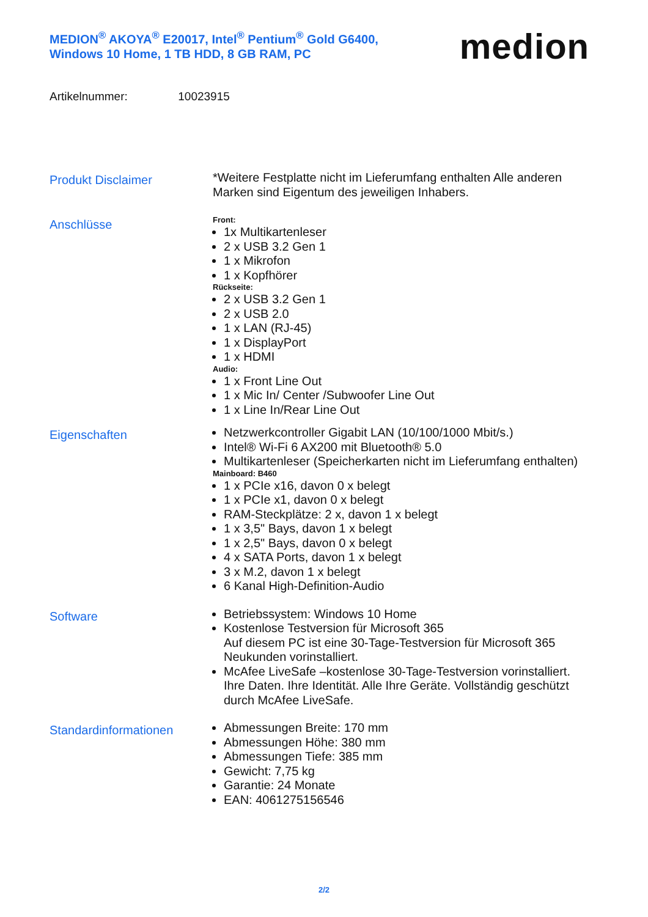MEDION<sup>®</sup> AKOYA<sup>®</sup> E20017, Intel<sup>®</sup> Pentium<sup>®</sup> Gold G6400,
Windows 10 Home, 1 TB HDD, 8 GB RAM, PC
medion
Artikelnummer: 10023915
Produkt Disclaimer
*Weitere Festplatte nicht im Lieferumfang enthalten Alle anderen Marken sind Eigentum des jeweiligen Inhabers.
Anschlüsse
Front:
1x Multikartenleser
2 x USB 3.2 Gen 1
1 x Mikrofon
1 x Kopfhörer
Rückseite:
2 x USB 3.2 Gen 1
2 x USB 2.0
1 x LAN (RJ-45)
1 x DisplayPort
1 x HDMI
Audio:
1 x Front Line Out
1 x Mic In/ Center /Subwoofer Line Out
1 x Line In/Rear Line Out
Eigenschaften
Netzwerkcontroller Gigabit LAN (10/100/1000 Mbit/s.)
Intel® Wi-Fi 6 AX200 mit Bluetooth® 5.0
Multikartenleser (Speicherkarten nicht im Lieferumfang enthalten)
Mainboard: B460
1 x PCIe x16, davon 0 x belegt
1 x PCIe x1, davon 0 x belegt
RAM-Steckplätze: 2 x, davon 1 x belegt
1 x 3,5" Bays, davon 1 x belegt
1 x 2,5" Bays, davon 0 x belegt
4 x SATA Ports, davon 1 x belegt
3 x M.2, davon 1 x belegt
6 Kanal High-Definition-Audio
Software
Betriebssystem: Windows 10 Home
Kostenlose Testversion für Microsoft 365
Auf diesem PC ist eine 30-Tage-Testversion für Microsoft 365 Neukunden vorinstalliert.
McAfee LiveSafe –kostenlose 30-Tage-Testversion vorinstalliert.
Ihre Daten. Ihre Identität. Alle Ihre Geräte. Vollständig geschützt durch McAfee LiveSafe.
Standardinformationen
Abmessungen Breite: 170 mm
Abmessungen Höhe: 380 mm
Abmessungen Tiefe: 385 mm
Gewicht: 7,75 kg
Garantie: 24 Monate
EAN: 4061275156546
2/2